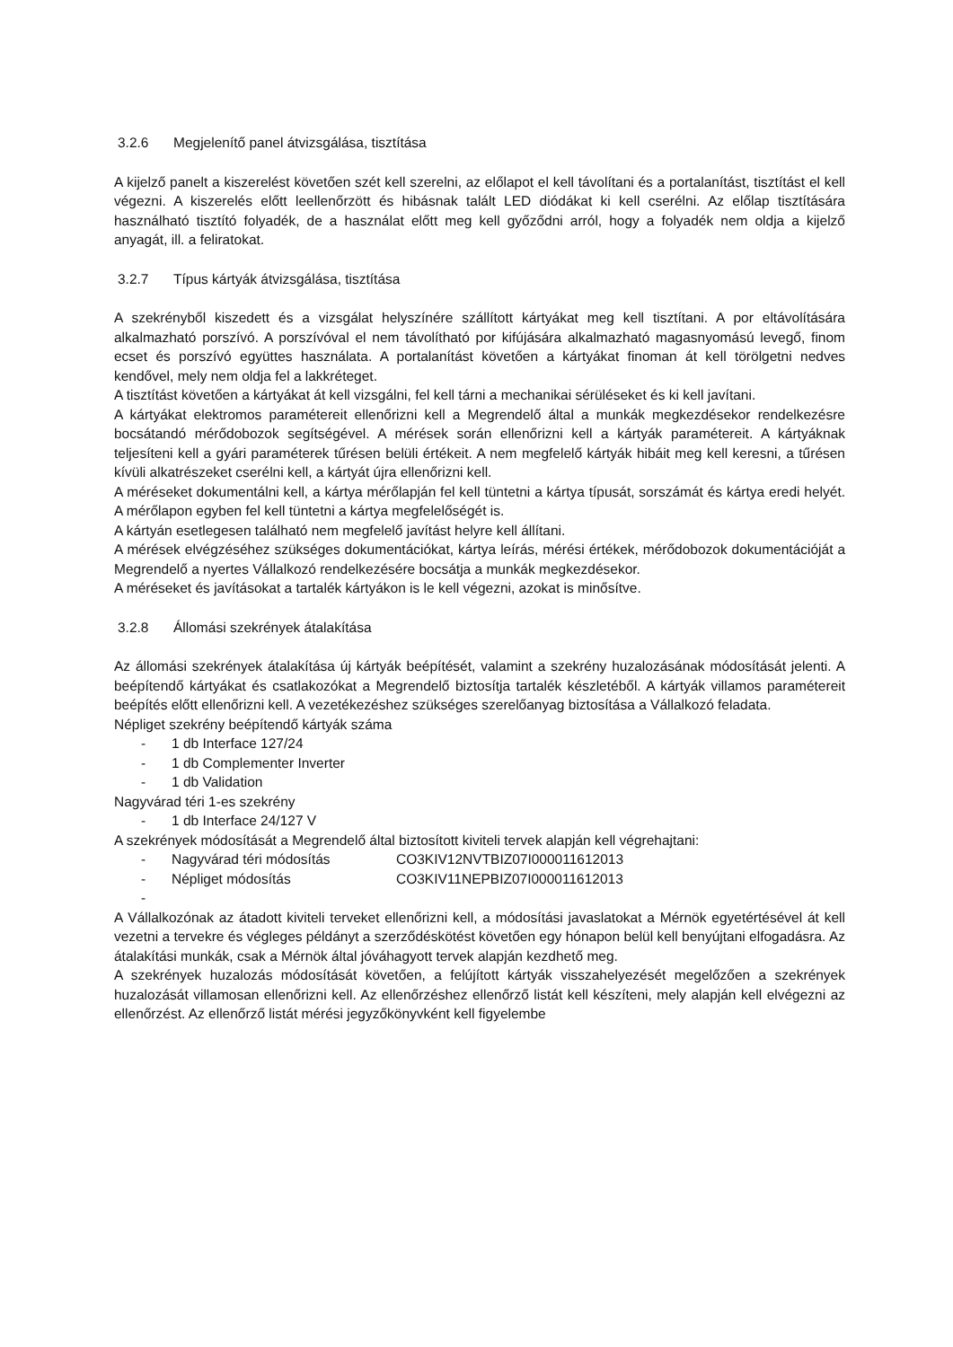3.2.6 Megjelenítő panel átvizsgálása, tisztítása
A kijelző panelt a kiszerelést követően szét kell szerelni, az előlapot el kell távolítani és a portalanítást, tisztítást el kell végezni. A kiszerelés előtt leellenőrzött és hibásnak talált LED diódákat ki kell cserélni. Az előlap tisztítására használható tisztító folyadék, de a használat előtt meg kell győződni arról, hogy a folyadék nem oldja a kijelző anyagát, ill. a feliratokat.
3.2.7 Típus kártyák átvizsgálása, tisztítása
A szekrényből kiszedett és a vizsgálat helyszínére szállított kártyákat meg kell tisztítani. A por eltávolítására alkalmazható porszívó. A porszívóval el nem távolítható por kifújására alkalmazható magasnyomású levegő, finom ecset és porszívó együttes használata. A portalanítást követően a kártyákat finoman át kell törölgetni nedves kendővel, mely nem oldja fel a lakkréteget.
A tisztítást követően a kártyákat át kell vizsgálni, fel kell tárni a mechanikai sérüléseket és ki kell javítani.
A kártyákat elektromos paramétereit ellenőrizni kell a Megrendelő által a munkák megkezdésekor rendelkezésre bocsátandó mérődobozok segítségével. A mérések során ellenőrizni kell a kártyák paramétereit. A kártyáknak teljesíteni kell a gyári paraméterek tűrésen belüli értékeit. A nem megfelelő kártyák hibáit meg kell keresni, a tűrésen kívüli alkatrészeket cserélni kell, a kártyát újra ellenőrizni kell.
A méréseket dokumentálni kell, a kártya mérőlapján fel kell tüntetni a kártya típusát, sorszámát és kártya eredi helyét. A mérőlapon egyben fel kell tüntetni a kártya megfelelőségét is.
A kártyán esetlegesen található nem megfelelő javítást helyre kell állítani.
A mérések elvégzéséhez szükséges dokumentációkat, kártya leírás, mérési értékek, mérődobozok dokumentációját a Megrendelő a nyertes Vállalkozó rendelkezésére bocsátja a munkák megkezdésekor.
A méréseket és javításokat a tartalék kártyákon is le kell végezni, azokat is minősítve.
3.2.8 Állomási szekrények átalakítása
Az állomási szekrények átalakítása új kártyák beépítését, valamint a szekrény huzalozásának módosítását jelenti. A beépítendő kártyákat és csatlakozókat a Megrendelő biztosítja tartalék készletéből. A kártyák villamos paramétereit beépítés előtt ellenőrizni kell. A vezetékezéshez szükséges szerelőanyag biztosítása a Vállalkozó feladata.
Népliget szekrény beépítendő kártyák száma
- 1 db Interface 127/24
- 1 db Complementer Inverter
- 1 db Validation
Nagyvárad téri 1-es szekrény
- 1 db Interface 24/127 V
A szekrények módosítását a Megrendelő által biztosított kiviteli tervek alapján kell végrehajtani:
- Nagyvárad téri módosítás CO3KIV12NVTBIZ07I000011612013
- Népliget módosítás CO3KIV11NEPBIZ07I000011612013
-
A Vállalkozónak az átadott kiviteli terveket ellenőrizni kell, a módosítási javaslatokat a Mérnök egyetértésével át kell vezetni a tervekre és végleges példányt a szerződéskötést követően egy hónapon belül kell benyújtani elfogadásra. Az átalakítási munkák, csak a Mérnök által jóváhagyott tervek alapján kezdhető meg.
A szekrények huzalozás módosítását követően, a felújított kártyák visszahelyezését megelőzően a szekrények huzalozását villamosan ellenőrizni kell. Az ellenőrzéshez ellenőrző listát kell készíteni, mely alapján kell elvégezni az ellenőrzést. Az ellenőrző listát mérési jegyzőkönyvként kell figyelembe